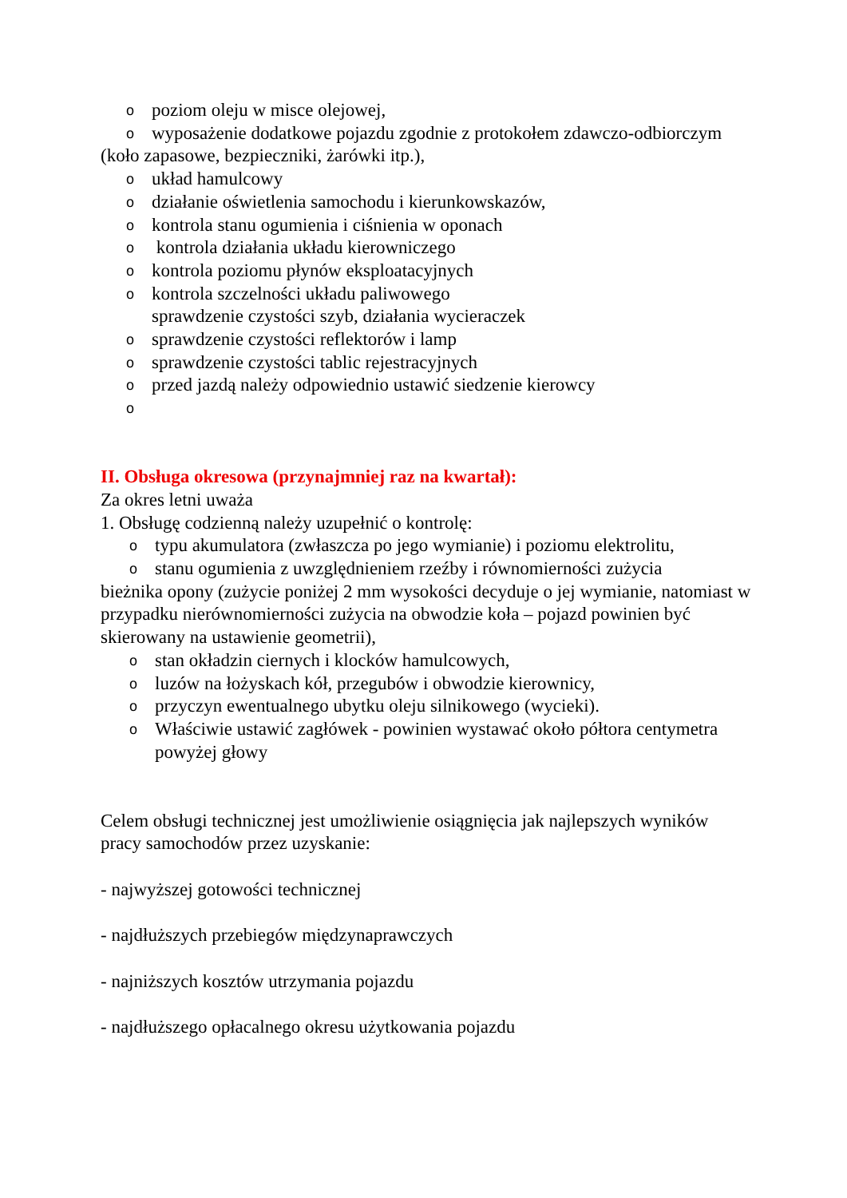opoziom oleju w misce olejowej,
owyposażenie dodatkowe pojazdu zgodnie z protokołem zdawczo-odbiorczym
(koło zapasowe, bezpieczniki, żarówki itp.),
oukład hamulcowy
odziałanie oświetlenia samochodu i kierunkowskazów,
okontrola stanu ogumienia i ciśnienia w oponach
o kontrola działania układu kierowniczego
okontrola poziomu płynów eksploatacyjnych
okontrola szczelności układu paliwowego
sprawdzenie czystości szyb, działania wycieraczek
osprawdzenie czystości reflektorów i lamp
osprawdzenie czystości tablic rejestracyjnych
oprzed jazdą należy odpowiednio ustawić siedzenie kierowcy
o
II. Obsługa okresowa (przynajmniej raz na kwartał):
Za okres letni uważa
1. Obsługę codzienną należy uzupełnić o kontrolę:
otypu akumulatora (zwłaszcza po jego wymianie) i poziomu elektrolitu,
ostanu ogumienia z uwzględnieniem rzeźby i równomierności zużycia
bieżnika opony (zużycie poniżej 2 mm wysokości decyduje o jej wymianie, natomiast w przypadku nierównomierności zużycia na obwodzie koła – pojazd powinien być skierowany na ustawienie geometrii),
ostan okładzin ciernych i klocków hamulcowych,
oluzów na łożyskach kół, przegubów i obwodzie kierownicy,
oprzyczyn ewentualnego ubytku oleju silnikowego (wycieki).
o Właściwie ustawić zagłówek - powinien wystawać około półtora centymetra powyżej głowy
Celem obsługi technicznej jest umożliwienie osiągnięcia jak najlepszych wyników pracy samochodów przez uzyskanie:
- najwyższej gotowości technicznej
- najdłuższych przebiegów międzynaprawczych
- najniższych kosztów utrzymania pojazdu
- najdłuższego opłacalnego okresu użytkowania pojazdu